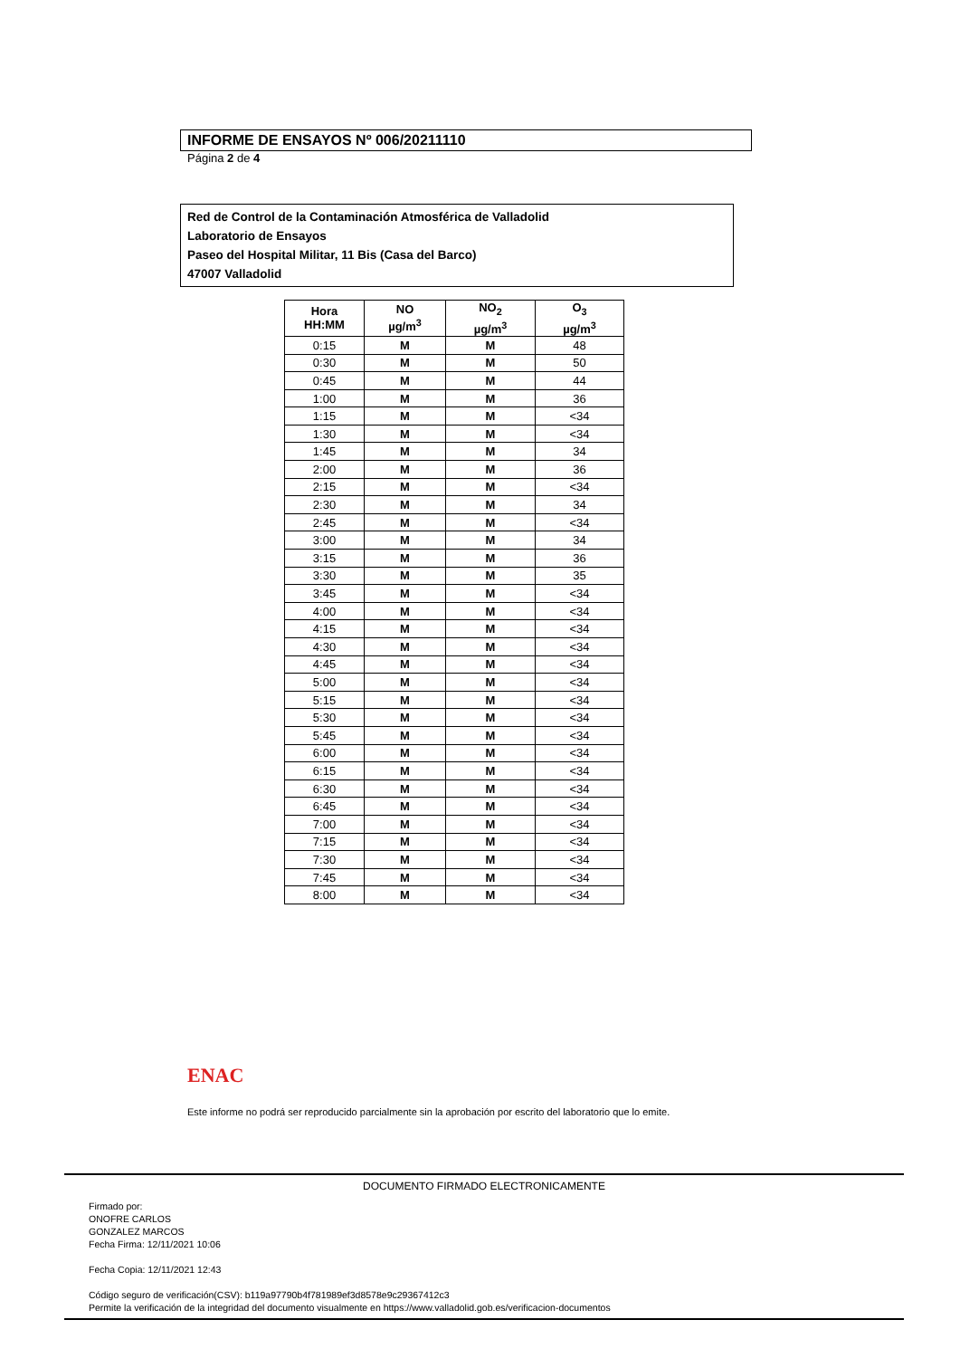INFORME DE ENSAYOS Nº 006/20211110
Página 2 de 4
Red de Control de la Contaminación Atmosférica de Valladolid
Laboratorio de Ensayos
Paseo del Hospital Militar, 11 Bis (Casa del Barco)
47007 Valladolid
| Hora HH:MM | NO µg/m<sup>3</sup> | NO<sub>2</sub> µg/m<sup>3</sup> | O<sub>3</sub> µg/m<sup>3</sup> |
| --- | --- | --- | --- |
| 0:15 | M | M | 48 |
| 0:30 | M | M | 50 |
| 0:45 | M | M | 44 |
| 1:00 | M | M | 36 |
| 1:15 | M | M | <34 |
| 1:30 | M | M | <34 |
| 1:45 | M | M | 34 |
| 2:00 | M | M | 36 |
| 2:15 | M | M | <34 |
| 2:30 | M | M | 34 |
| 2:45 | M | M | <34 |
| 3:00 | M | M | 34 |
| 3:15 | M | M | 36 |
| 3:30 | M | M | 35 |
| 3:45 | M | M | <34 |
| 4:00 | M | M | <34 |
| 4:15 | M | M | <34 |
| 4:30 | M | M | <34 |
| 4:45 | M | M | <34 |
| 5:00 | M | M | <34 |
| 5:15 | M | M | <34 |
| 5:30 | M | M | <34 |
| 5:45 | M | M | <34 |
| 6:00 | M | M | <34 |
| 6:15 | M | M | <34 |
| 6:30 | M | M | <34 |
| 6:45 | M | M | <34 |
| 7:00 | M | M | <34 |
| 7:15 | M | M | <34 |
| 7:30 | M | M | <34 |
| 7:45 | M | M | <34 |
| 8:00 | M | M | <34 |
ENAC
Este informe no podrá ser reproducido parcialmente sin la aprobación por escrito del laboratorio que lo emite.
DOCUMENTO FIRMADO ELECTRONICAMENTE
Firmado por:
ONOFRE CARLOS
GONZALEZ MARCOS
Fecha Firma: 12/11/2021 10:06
Fecha Copia: 12/11/2021 12:43
Código seguro de verificación(CSV): b119a97790b4f781989ef3d8578e9c29367412c3
Permite la verificación de la integridad del documento visualmente en https://www.valladolid.gob.es/verificacion-documentos